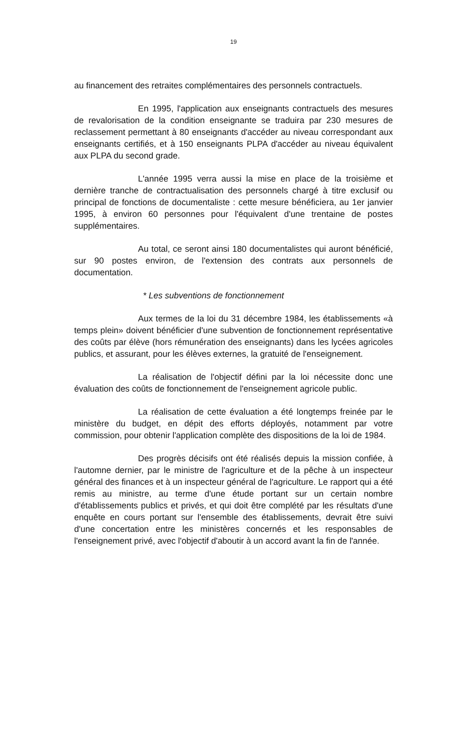19
au financement des retraites complémentaires des personnels contractuels.
En 1995, l'application aux enseignants contractuels des mesures de revalorisation de la condition enseignante se traduira par 230 mesures de reclassement permettant à 80 enseignants d'accéder au niveau correspondant aux enseignants certifiés, et à 150 enseignants PLPA d'accéder au niveau équivalent aux PLPA du second grade.
L'année 1995 verra aussi la mise en place de la troisième et dernière tranche de contractualisation des personnels chargé à titre exclusif ou principal de fonctions de documentaliste : cette mesure bénéficiera, au 1er janvier 1995, à environ 60 personnes pour l'équivalent d'une trentaine de postes supplémentaires.
Au total, ce seront ainsi 180 documentalistes qui auront bénéficié, sur 90 postes environ, de l'extension des contrats aux personnels de documentation.
* Les subventions de fonctionnement
Aux termes de la loi du 31 décembre 1984, les établissements «à temps plein» doivent bénéficier d'une subvention de fonctionnement représentative des coûts par élève (hors rémunération des enseignants) dans les lycées agricoles publics, et assurant, pour les élèves externes, la gratuité de l'enseignement.
La réalisation de l'objectif défini par la loi nécessite donc une évaluation des coûts de fonctionnement de l'enseignement agricole public.
La réalisation de cette évaluation a été longtemps freinée par le ministère du budget, en dépit des efforts déployés, notamment par votre commission, pour obtenir l'application complète des dispositions de la loi de 1984.
Des progrès décisifs ont été réalisés depuis la mission confiée, à l'automne dernier, par le ministre de l'agriculture et de la pêche à un inspecteur général des finances et à un inspecteur général de l'agriculture. Le rapport qui a été remis au ministre, au terme d'une étude portant sur un certain nombre d'établissements publics et privés, et qui doit être complété par les résultats d'une enquête en cours portant sur l'ensemble des établissements, devrait être suivi d'une concertation entre les ministères concernés et les responsables de l'enseignement privé, avec l'objectif d'aboutir à un accord avant la fin de l'année.